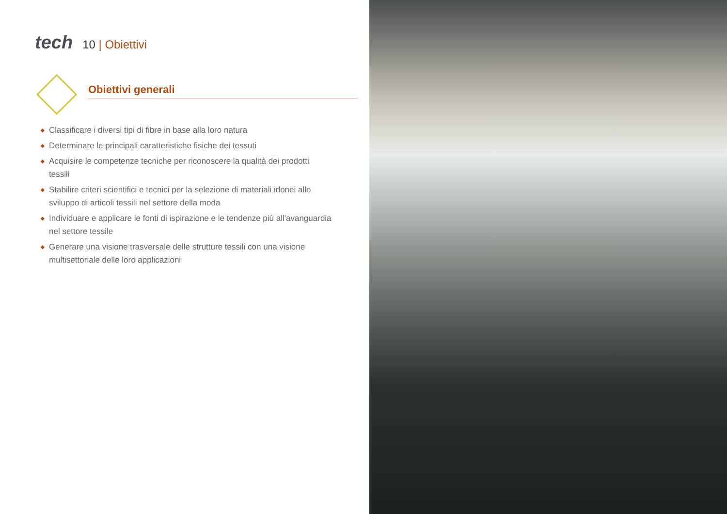tech
10 | Obiettivi
Obiettivi generali
◆ Classificare i diversi tipi di fibre in base alla loro natura
◆ Determinare le principali caratteristiche fisiche dei tessuti
◆ Acquisire le competenze tecniche per riconoscere la qualità dei prodotti tessili
◆ Stabilire criteri scientifici e tecnici per la selezione di materiali idonei allo sviluppo di articoli tessili nel settore della moda
◆ Individuare e applicare le fonti di ispirazione e le tendenze più all'avanguardia nel settore tessile
◆ Generare una visione trasversale delle strutture tessili con una visione multisettoriale delle loro applicazioni